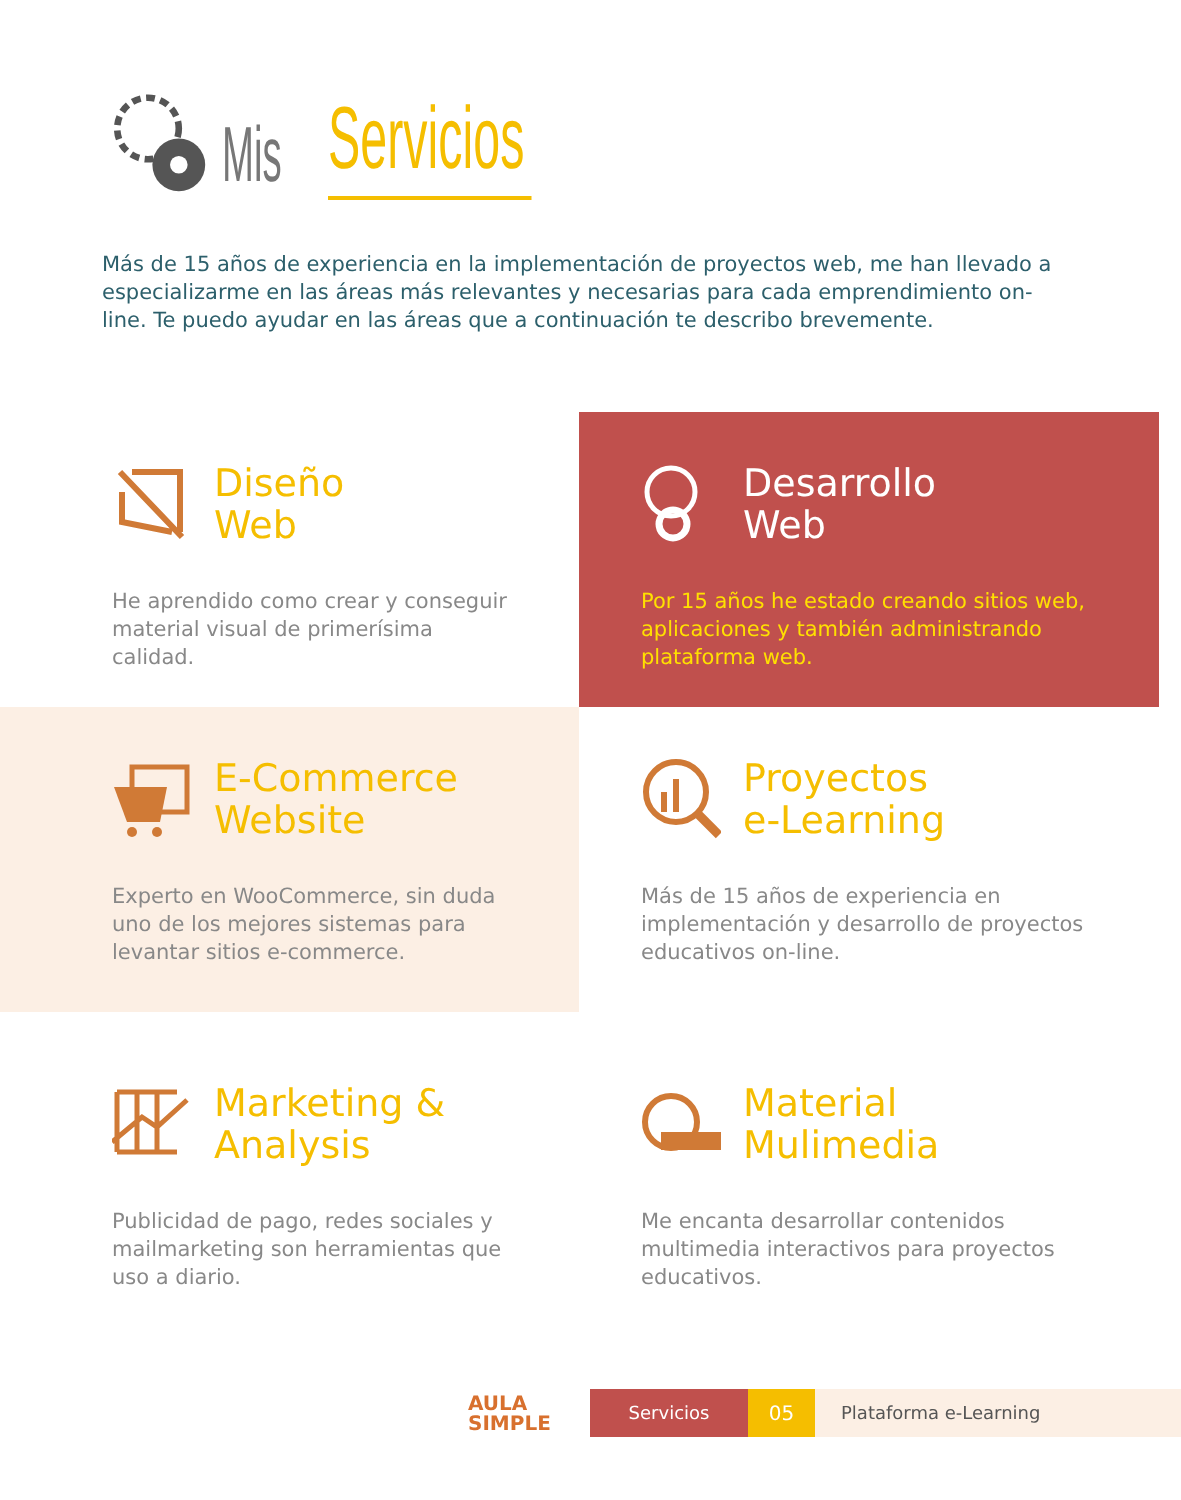Mis
Servicios
Más de 15 años de experiencia en la implementación de proyectos web, me han llevado a especializarme en las áreas más relevantes y necesarias para cada emprendimiento on-line. Te puedo ayudar en las áreas que a continuación te describo brevemente.
Diseño
Web
He aprendido como crear y conseguir material visual de primerísima calidad.
Desarrollo
Web
Por 15 años he estado creando sitios web, aplicaciones y también administrando plataforma web.
E-Commerce
Website
Experto en WooCommerce, sin duda uno de los mejores sistemas para levantar sitios e-commerce.
Proyectos
e-Learning
Más de 15 años de experiencia en implementación y desarrollo de proyectos educativos on-line.
Marketing &
Analysis
Publicidad de pago, redes sociales y mailmarketing son herramientas que uso a diario.
Material
Mulimedia
Me encanta desarrollar contenidos multimedia interactivos para proyectos educativos.
AULA
SIMPLE
Servicios 05 Plataforma e-Learning